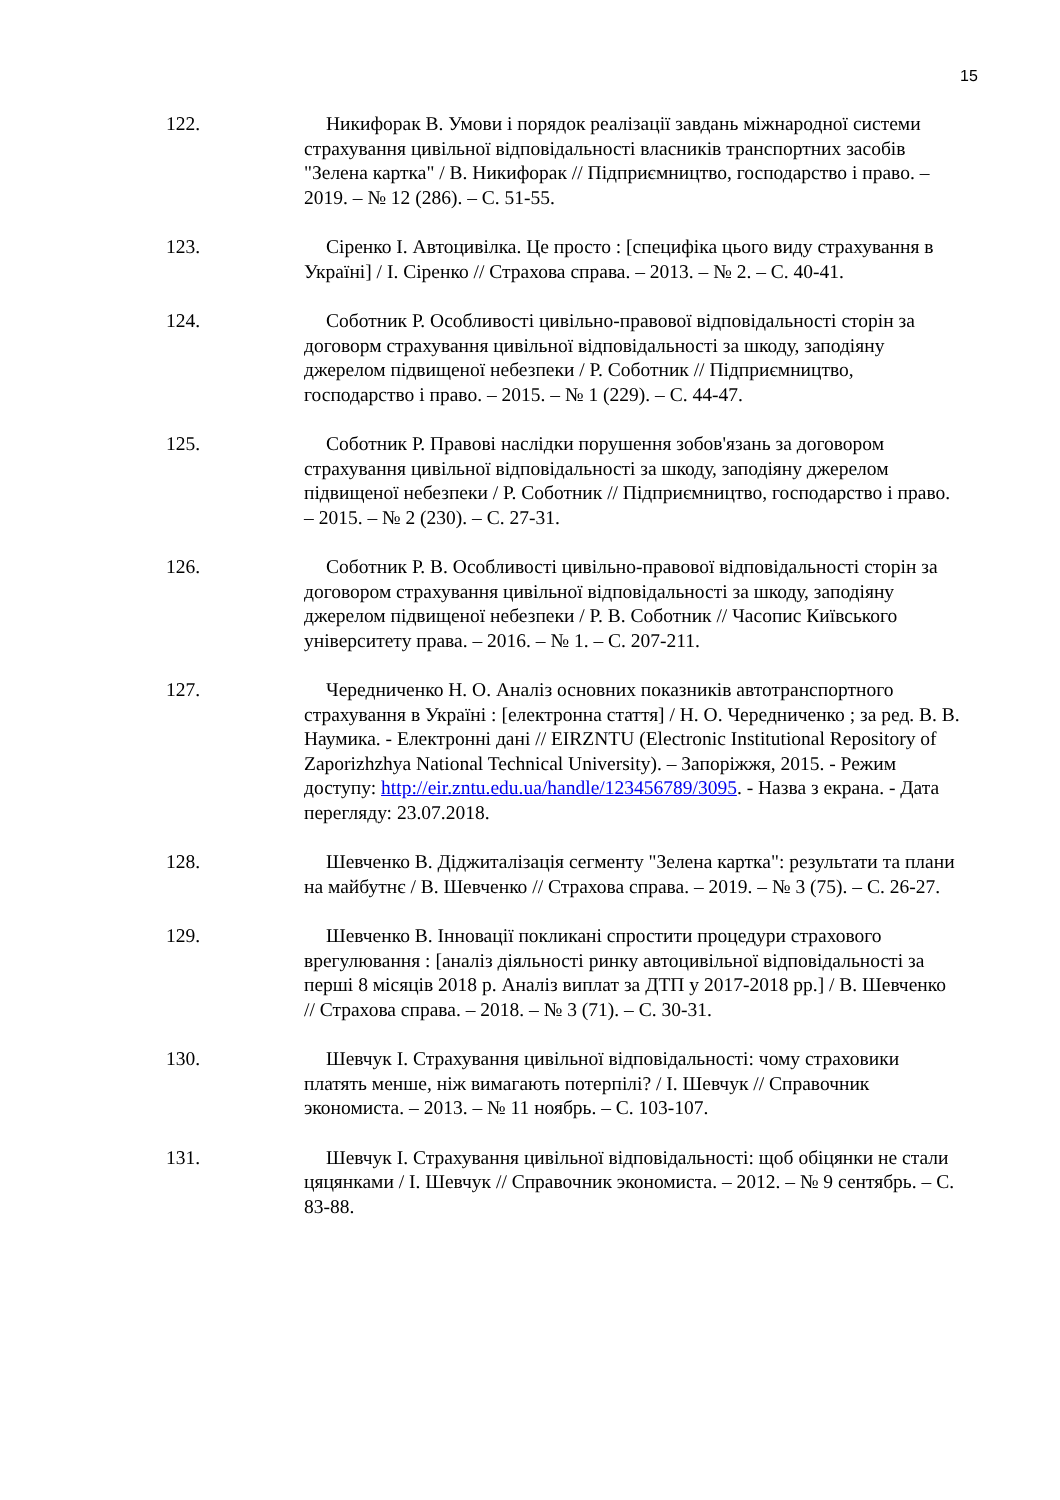15
122. Никифорак В. Умови і порядок реалізації завдань міжнародної системи страхування цивільної відповідальності власників транспортних засобів "Зелена картка" / В. Никифорак // Підприємництво, господарство і право. – 2019. – № 12 (286). – С. 51-55.
123. Сіренко І. Автоцивілка. Це просто : [специфіка цього виду страхування в Україні] / І. Сіренко // Страхова справа. – 2013. – № 2. – С. 40-41.
124. Соботник Р. Особливості цивільно-правової відповідальності сторін за договорм страхування цивільної відповідальності за шкоду, заподіяну джерелом підвищеної небезпеки / Р. Соботник // Підприємництво, господарство і право. – 2015. – № 1 (229). – С. 44-47.
125. Соботник Р. Правові наслідки порушення зобов'язань за договором страхування цивільної відповідальності за шкоду, заподіяну джерелом підвищеної небезпеки / Р. Соботник // Підприємництво, господарство і право. – 2015. – № 2 (230). – С. 27-31.
126. Соботник Р. В. Особливості цивільно-правової відповідальності сторін за договором страхування цивільної відповідальності за шкоду, заподіяну джерелом підвищеної небезпеки / Р. В. Соботник // Часопис Київського університету права. – 2016. – № 1. – С. 207-211.
127. Чередниченко Н. О. Аналіз основних показників автотранспортного страхування в Україні : [електронна стаття] / Н. О. Чередниченко ; за ред. В. В. Наумика. - Електронні дані // EIRZNTU (Electronic Institutional Repository of Zaporizhzhya National Technical University). – Запоріжжя, 2015. - Режим доступу: http://eir.zntu.edu.ua/handle/123456789/3095. - Назва з екрана. - Дата перегляду: 23.07.2018.
128. Шевченко В. Діджиталізація сегменту "Зелена картка": результати та плани на майбутнє / В. Шевченко // Страхова справа. – 2019. – № 3 (75). – С. 26-27.
129. Шевченко В. Інновації покликані спростити процедури страхового врегулювання : [аналіз діяльності ринку автоцивільної відповідальності за перші 8 місяців 2018 р. Аналіз виплат за ДТП у 2017-2018 рр.] / В. Шевченко // Страхова справа. – 2018. – № 3 (71). – С. 30-31.
130. Шевчук І. Страхування цивільної відповідальності: чому страховики платять менше, ніж вимагають потерпілі? / І. Шевчук // Справочник экономиста. – 2013. – № 11 ноябрь. – С. 103-107.
131. Шевчук І. Страхування цивільної відповідальності: щоб обіцянки не стали цяцянками / І. Шевчук // Справочник экономиста. – 2012. – № 9 сентябрь. – С. 83-88.